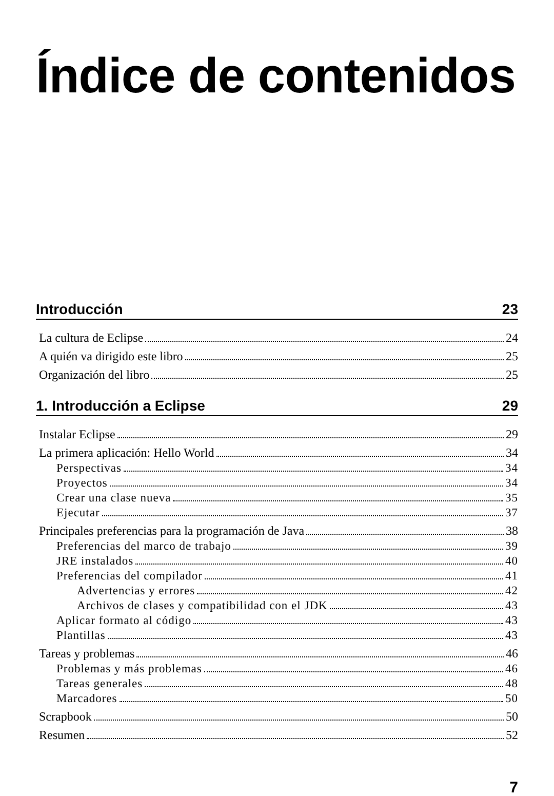Índice de contenidos
Introducción 23
La cultura de Eclipse 24
A quién va dirigido este libro 25
Organización del libro 25
1. Introducción a Eclipse 29
Instalar Eclipse 29
La primera aplicación: Hello World 34
Perspectivas 34
Proyectos 34
Crear una clase nueva 35
Ejecutar 37
Principales preferencias para la programación de Java 38
Preferencias del marco de trabajo 39
JRE instalados 40
Preferencias del compilador 41
Advertencias y errores 42
Archivos de clases y compatibilidad con el JDK 43
Aplicar formato al código 43
Plantillas 43
Tareas y problemas 46
Problemas y más problemas 46
Tareas generales 48
Marcadores 50
Scrapbook 50
Resumen 52
7